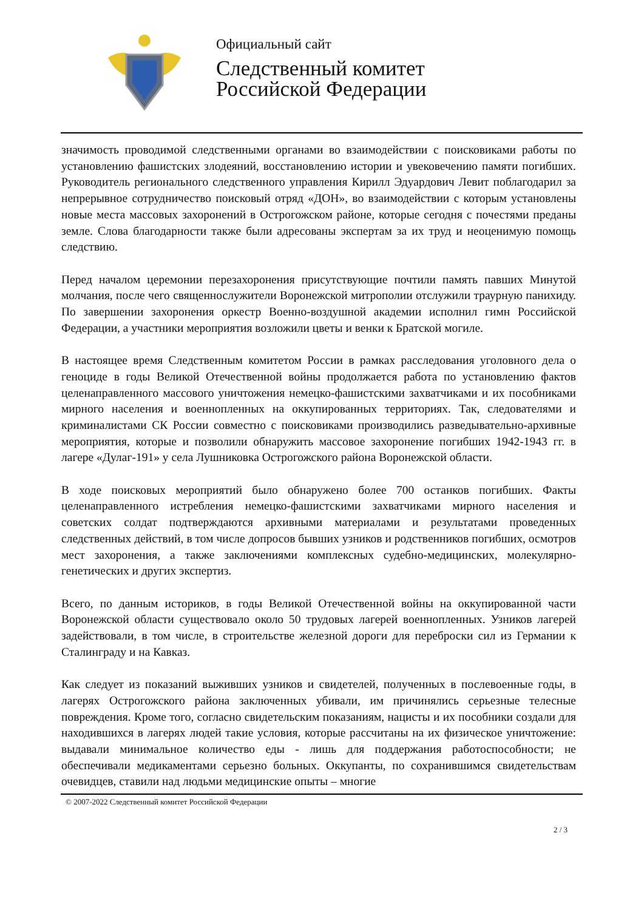Официальный сайт
Следственный комитет
Российской Федерации
значимость проводимой следственными органами во взаимодействии с поисковиками работы по установлению фашистских злодеяний, восстановлению истории и увековечению памяти погибших. Руководитель регионального следственного управления Кирилл Эдуардович Левит поблагодарил за непрерывное сотрудничество поисковый отряд «ДОН», во взаимодействии с которым установлены новые места массовых захоронений в Острогожском районе, которые сегодня с почестями преданы земле. Слова благодарности также были адресованы экспертам за их труд и неоценимую помощь следствию.
Перед началом церемонии перезахоронения присутствующие почтили память павших Минутой молчания, после чего священнослужители Воронежской митрополии отслужили траурную панихиду. По завершении захоронения оркестр Военно-воздушной академии исполнил гимн Российской Федерации, а участники мероприятия возложили цветы и венки к Братской могиле.
В настоящее время Следственным комитетом России в рамках расследования уголовного дела о геноциде в годы Великой Отечественной войны продолжается работа по установлению фактов целенаправленного массового уничтожения немецко-фашистскими захватчиками и их пособниками мирного населения и военнопленных на оккупированных территориях. Так, следователями и криминалистами СК России совместно с поисковиками производились разведывательно-архивные мероприятия, которые и позволили обнаружить массовое захоронение погибших 1942-1943 гг. в лагере «Дулаг-191» у села Лушниковка Острогожского района Воронежской области.
В ходе поисковых мероприятий было обнаружено более 700 останков погибших. Факты целенаправленного истребления немецко-фашистскими захватчиками мирного населения и советских солдат подтверждаются архивными материалами и результатами проведенных следственных действий, в том числе допросов бывших узников и родственников погибших, осмотров мест захоронения, а также заключениями комплексных судебно-медицинских, молекулярно-генетических и других экспертиз.
Всего, по данным историков, в годы Великой Отечественной войны на оккупированной части Воронежской области существовало около 50 трудовых лагерей военнопленных. Узников лагерей задействовали, в том числе, в строительстве железной дороги для переброски сил из Германии к Сталинграду и на Кавказ.
Как следует из показаний выживших узников и свидетелей, полученных в послевоенные годы, в лагерях Острогожского района заключенных убивали, им причинялись серьезные телесные повреждения. Кроме того, согласно свидетельским показаниям, нацисты и их пособники создали для находившихся в лагерях людей такие условия, которые рассчитаны на их физическое уничтожение: выдавали минимальное количество еды - лишь для поддержания работоспособности; не обеспечивали медикаментами серьезно больных. Оккупанты, по сохранившимся свидетельствам очевидцев, ставили над людьми медицинские опыты – многие
© 2007-2022 Следственный комитет Российской Федерации
2 / 3